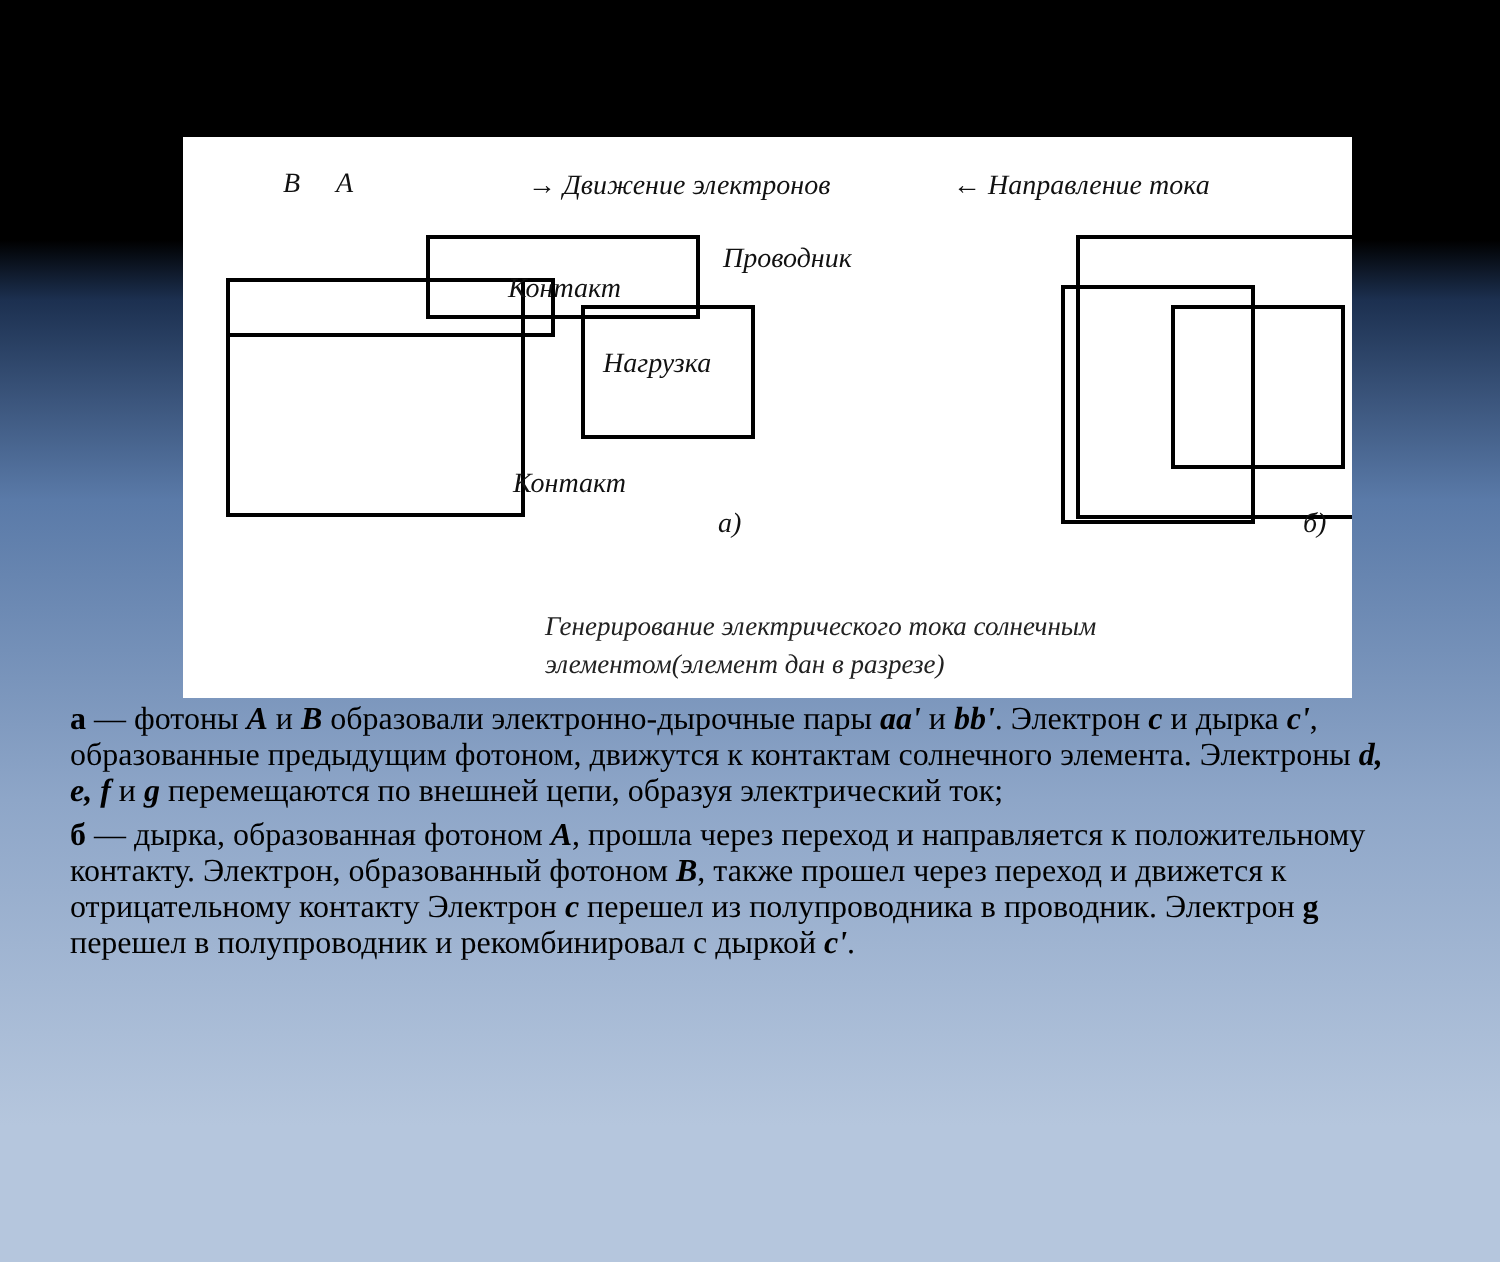B A → Движение электронов ← Направление тока
Проводник
Контакт
Нагрузка
Контакт
а) б)
Генерирование электрического тока солнечным
элементом(элемент дан в разрезе)
а — фотоны А и В образовали электронно-дырочные пары аа' и bb'. Электрон с и дырка с', образованные предыдущим фотоном, движутся к контактам солнечного элемента. Электроны d, е, f и g перемещаются по внешней цепи, образуя электрический ток;
б — дырка, образованная фотоном А, прошла через переход и направляется к положительному контакту. Электрон, образованный фотоном В, также прошел через переход и движется к отрицательному контакту Электрон с перешел из полупроводника в проводник. Электрон g перешел в полупроводник и рекомбинировал с дыркой с'.